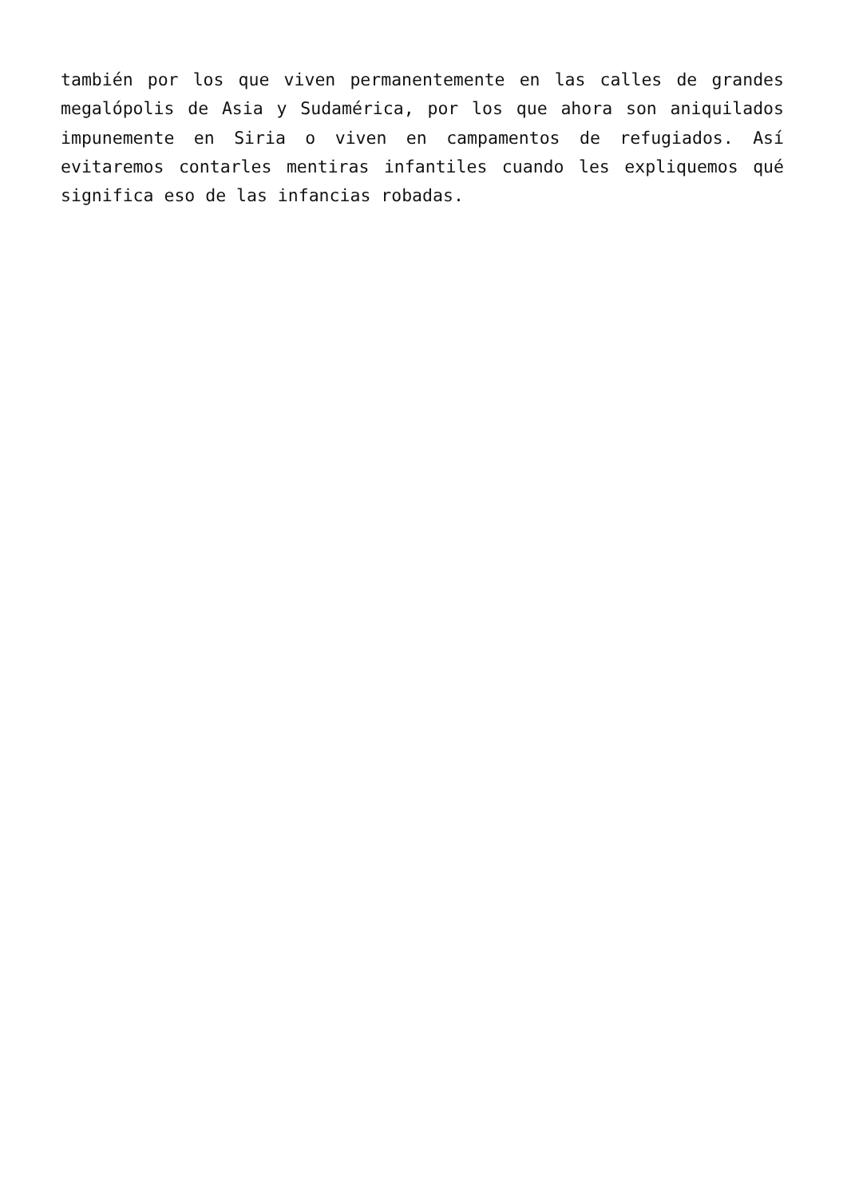también por los que viven permanentemente en las calles de grandes megalópolis de Asia y Sudamérica, por los que ahora son aniquilados impunemente en Siria o viven en campamentos de refugiados. Así evitaremos contarles mentiras infantiles cuando les expliquemos qué significa eso de las infancias robadas.